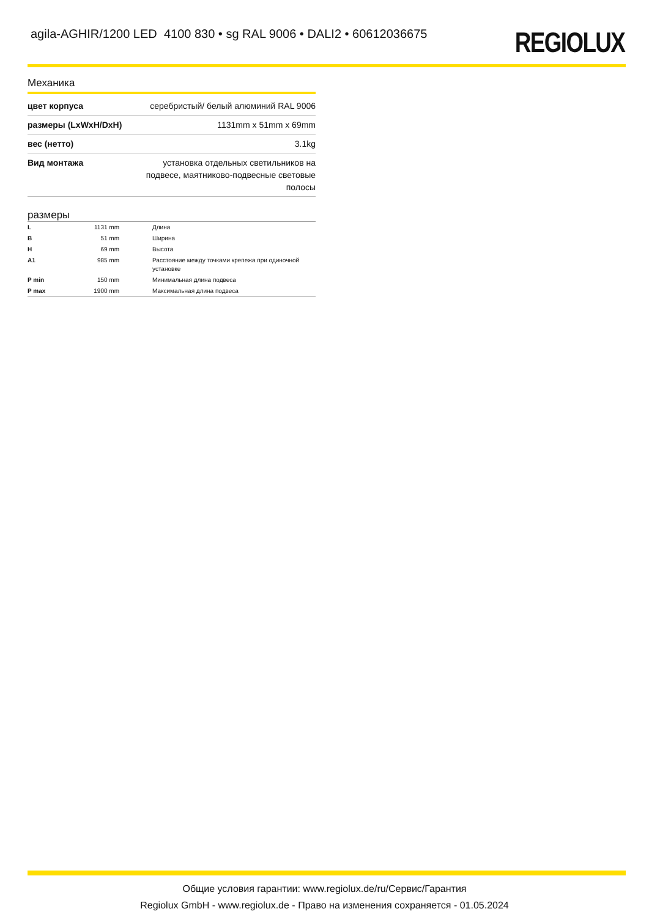agila-AGHIR/1200 LED 4100 830 • sg RAL 9006 • DALI2 • 60612036675
REGIOLUX
Механика
| цвет корпуса | серебристый/ белый алюминий RAL 9006 |
| размеры (LxWxH/DxH) | 1131mm x 51mm x 69mm |
| вес (нетто) | 3.1kg |
| Вид монтажа | установка отдельных светильников на подвесе, маятниково-подвесные световые полосы |
размеры
| L | 1131 mm | Длина |
| B | 51 mm | Ширина |
| H | 69 mm | Высота |
| A1 | 985 mm | Расстояние между точками крепежа при одиночной установке |
| P min | 150 mm | Минимальная длина подвеса |
| P max | 1900 mm | Максимальная длина подвеса |
Общие условия гарантии: www.regiolux.de/ru/Сервис/Гарантия
Regiolux GmbH - www.regiolux.de - Право на изменения сохраняется - 01.05.2024